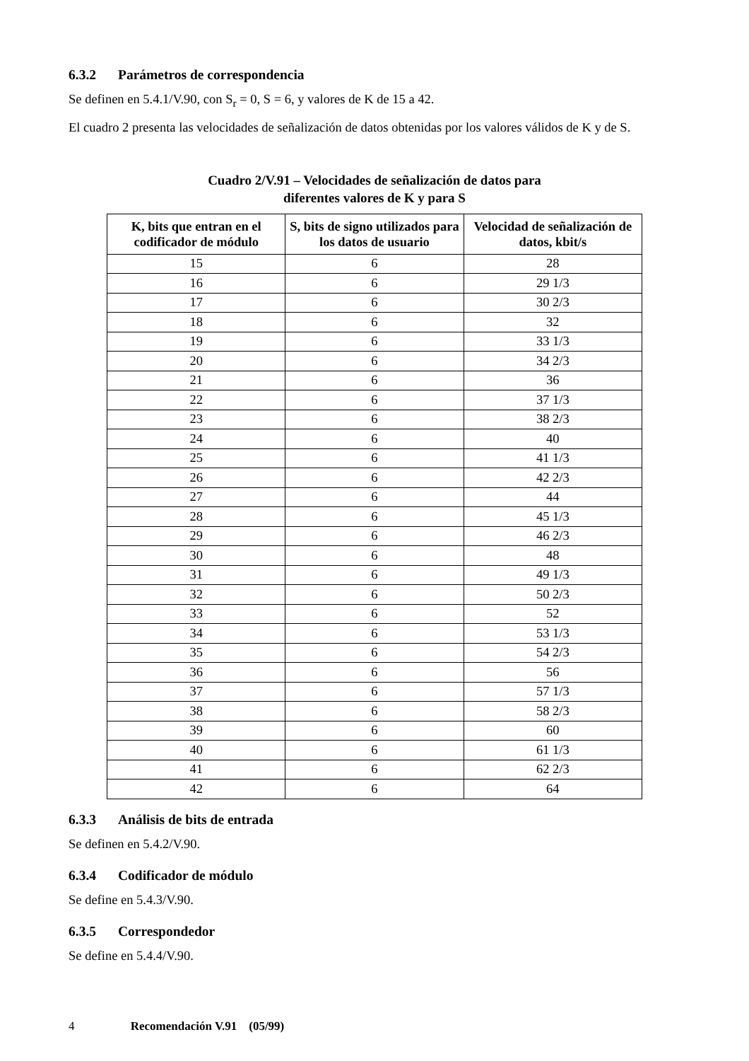6.3.2 Parámetros de correspondencia
Se definen en 5.4.1/V.90, con S<sub>r</sub> = 0, S = 6, y valores de K de 15 a 42.
El cuadro 2 presenta las velocidades de señalización de datos obtenidas por los valores válidos de K y de S.
Cuadro 2/V.91 – Velocidades de señalización de datos para
diferentes valores de K y para S
| K, bits que entran en el codificador de módulo | S, bits de signo utilizados para los datos de usuario | Velocidad de señalización de datos, kbit/s |
| --- | --- | --- |
| 15 | 6 | 28 |
| 16 | 6 | 29 1/3 |
| 17 | 6 | 30 2/3 |
| 18 | 6 | 32 |
| 19 | 6 | 33 1/3 |
| 20 | 6 | 34 2/3 |
| 21 | 6 | 36 |
| 22 | 6 | 37 1/3 |
| 23 | 6 | 38 2/3 |
| 24 | 6 | 40 |
| 25 | 6 | 41 1/3 |
| 26 | 6 | 42 2/3 |
| 27 | 6 | 44 |
| 28 | 6 | 45 1/3 |
| 29 | 6 | 46 2/3 |
| 30 | 6 | 48 |
| 31 | 6 | 49 1/3 |
| 32 | 6 | 50 2/3 |
| 33 | 6 | 52 |
| 34 | 6 | 53 1/3 |
| 35 | 6 | 54 2/3 |
| 36 | 6 | 56 |
| 37 | 6 | 57 1/3 |
| 38 | 6 | 58 2/3 |
| 39 | 6 | 60 |
| 40 | 6 | 61 1/3 |
| 41 | 6 | 62 2/3 |
| 42 | 6 | 64 |
6.3.3 Análisis de bits de entrada
Se definen en 5.4.2/V.90.
6.3.4 Codificador de módulo
Se define en 5.4.3/V.90.
6.3.5 Correspondedor
Se define en 5.4.4/V.90.
4 Recomendación V.91 (05/99)